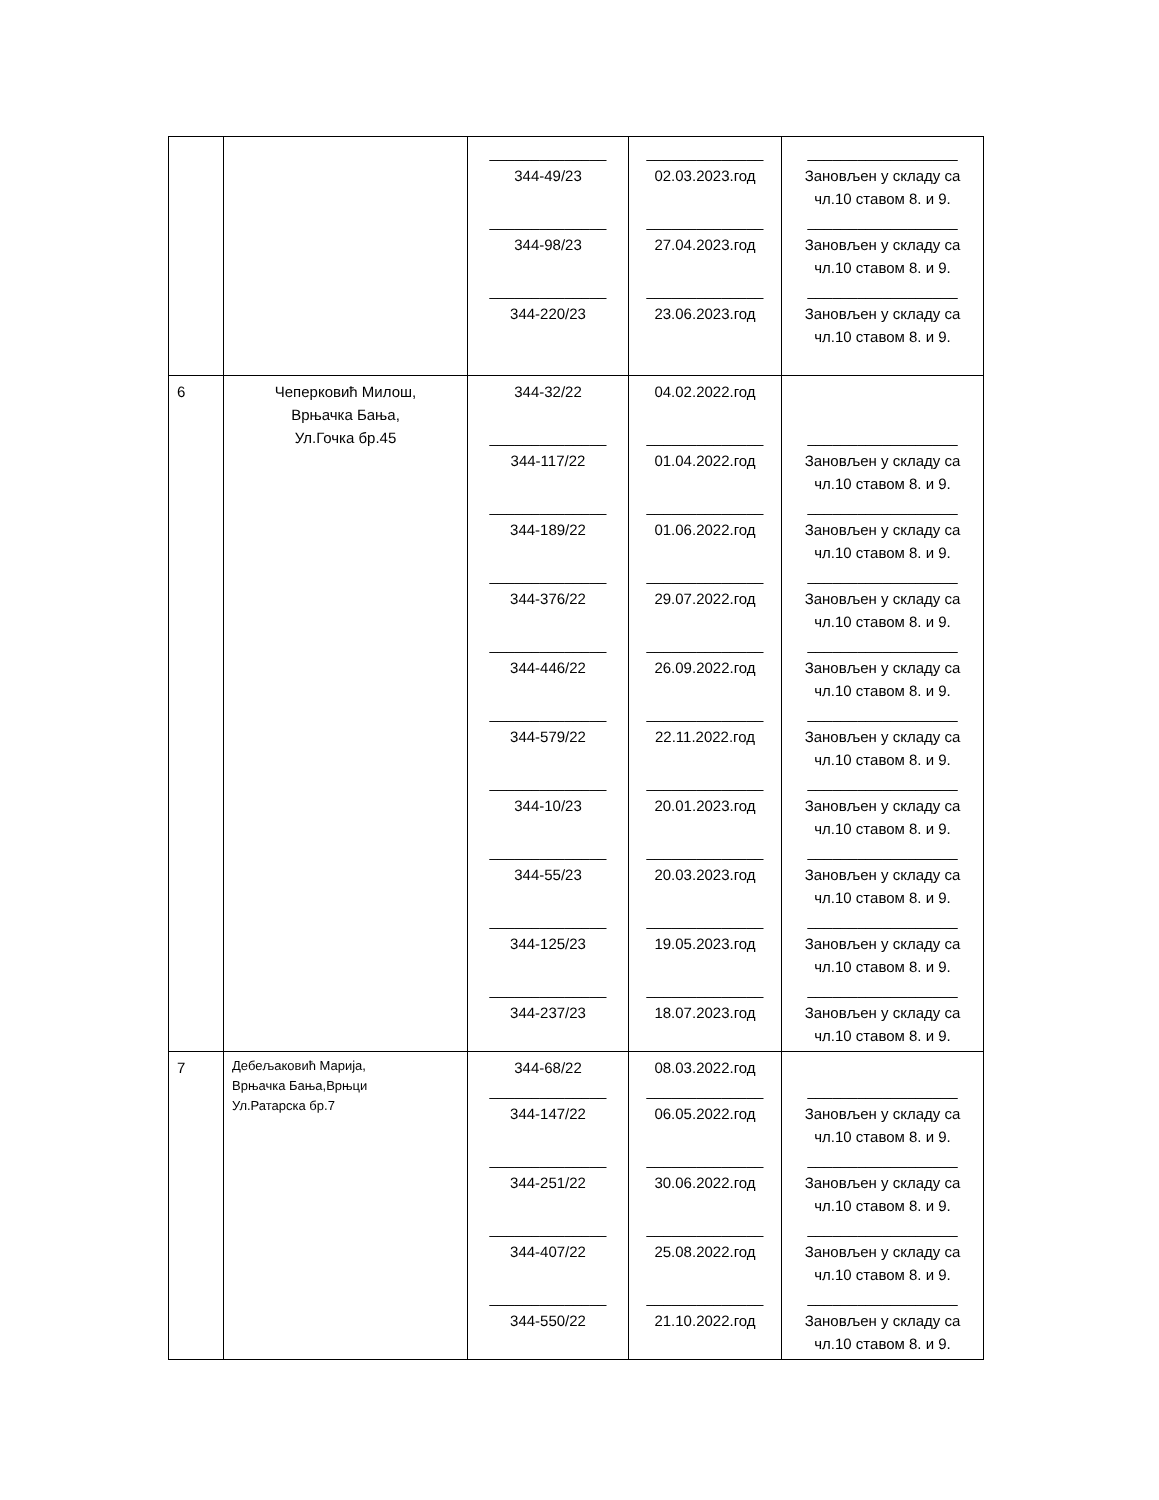| | | ______________ 344-49/23 ______________ 344-98/23 ______________ 344-220/23 | ______________ 02.03.2023.год ______________ 27.04.2023.год ______________ 23.06.2023.год | __________________ Зановљен у складу са чл.10 ставом 8. и 9. __________________ Зановљен у складу са чл.10 ставом 8. и 9. __________________ Зановљен у складу са чл.10 ставом 8. и 9. |
| 6 | Чеперковић Милош, Врњачка Бања, Ул.Гочка бр.45 | 344-32/22 ______________ 344-117/22 ______________ 344-189/22 ______________ 344-376/22 ______________ 344-446/22 ______________ 344-579/22 ______________ 344-10/23 ______________ 344-55/23 ______________ 344-125/23 ______________ 344-237/23 | 04.02.2022.год ______________ 01.04.2022.год ______________ 01.06.2022.год ______________ 29.07.2022.год ______________ 26.09.2022.год ______________ 22.11.2022.год ______________ 20.01.2023.год ______________ 20.03.2023.год ______________ 19.05.2023.год ______________ 18.07.2023.год | __________________ Зановљен у складу са чл.10 ставом 8. и 9. __________________ Зановљен у складу са чл.10 ставом 8. и 9. __________________ Зановљен у складу са чл.10 ставом 8. и 9. __________________ Зановљен у складу са чл.10 ставом 8. и 9. __________________ Зановљен у складу са чл.10 ставом 8. и 9. __________________ Зановљен у складу са чл.10 ставом 8. и 9. __________________ Зановљен у складу са чл.10 ставом 8. и 9. __________________ Зановљен у складу са чл.10 ставом 8. и 9. __________________ Зановљен у складу са чл.10 ставом 8. и 9. |
| 7 | Дебељаковић Марија, Врњачка Бања,Врњци Ул.Ратарска бр.7 | 344-68/22 ______________ 344-147/22 ______________ 344-251/22 ______________ 344-407/22 ______________ 344-550/22 | 08.03.2022.год ______________ 06.05.2022.год ______________ 30.06.2022.год ______________ 25.08.2022.год ______________ 21.10.2022.год | __________________ Зановљен у складу са чл.10 ставом 8. и 9. __________________ Зановљен у складу са чл.10 ставом 8. и 9. __________________ Зановљен у складу са чл.10 ставом 8. и 9. __________________ Зановљен у складу са чл.10 ставом 8. и 9. |